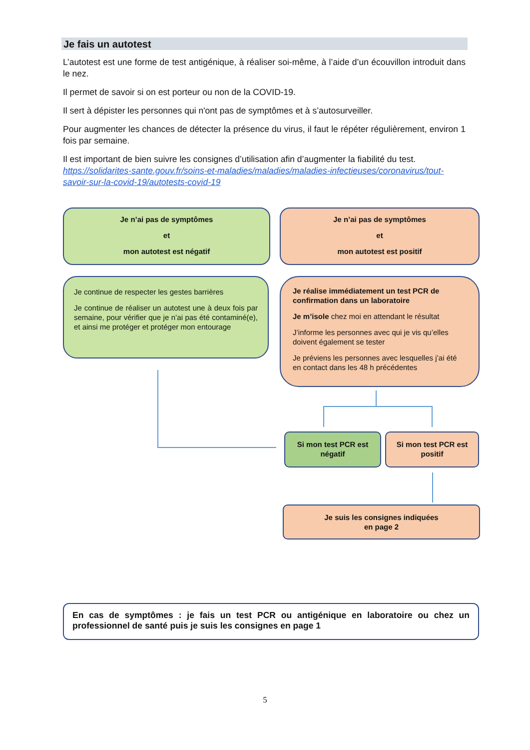Je fais un autotest
L’autotest est une forme de test antigénique, à réaliser soi-même, à l’aide d’un écouvillon introduit dans le nez.
Il permet de savoir si on est porteur ou non de la COVID-19.
Il sert à dépister les personnes qui n'ont pas de symptômes et à s’autosurveiller.
Pour augmenter les chances de détecter la présence du virus, il faut le répéter régulièrement, environ 1 fois par semaine.
Il est important de bien suivre les consignes d’utilisation afin d’augmenter la fiabilité du test. https://solidarites-sante.gouv.fr/soins-et-maladies/maladies/maladies-infectieuses/coronavirus/tout-savoir-sur-la-covid-19/autotests-covid-19
Je n’ai pas de symptômes
et
mon autotest est négatif
Je n’ai pas de symptômes
et
mon autotest est positif
Je continue de respecter les gestes barrières
Je continue de réaliser un autotest une à deux fois par semaine, pour vérifier que je n’ai pas été contaminé(e), et ainsi me protéger et protéger mon entourage
Je réalise immédiatement un test PCR de confirmation dans un laboratoire
Je m’isole chez moi en attendant le résultat
J’informe les personnes avec qui je vis qu’elles doivent également se tester
Je préviens les personnes avec lesquelles j’ai été en contact dans les 48 h précédentes
Si mon test PCR est négatif
Si mon test PCR est positif
Je suis les consignes indiquées
en page 2
En cas de symptômes : je fais un test PCR ou antigénique en laboratoire ou chez un professionnel de santé puis je suis les consignes en page 1
5